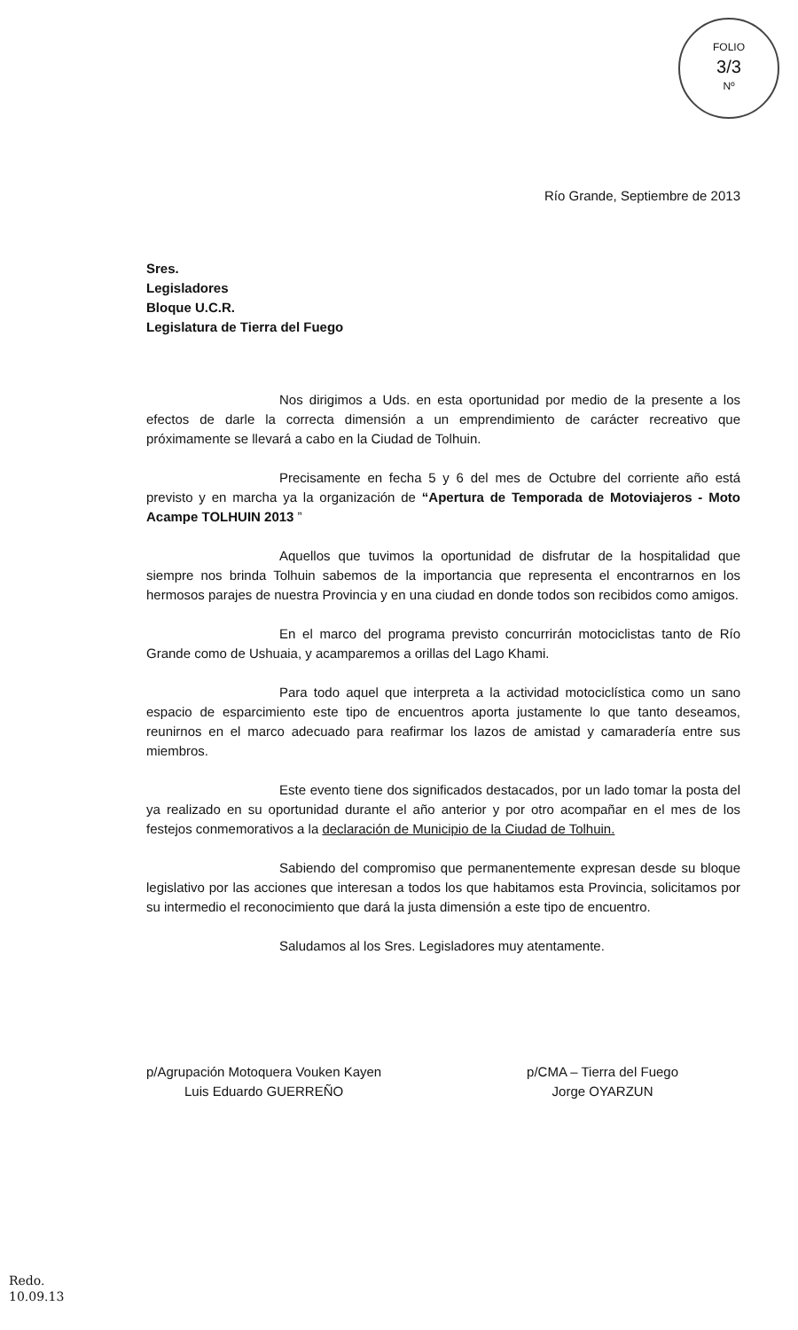FOLIO
3/3
Nº
Río Grande, Septiembre de 2013
Sres.
Legisladores
Bloque U.C.R.
Legislatura de Tierra del Fuego
Nos dirigimos a Uds. en esta oportunidad por medio de la presente a los efectos de darle la correcta dimensión a un emprendimiento de carácter recreativo que próximamente se llevará a cabo en la Ciudad de Tolhuin.
Precisamente en fecha 5 y 6 del mes de Octubre del corriente año está previsto y en marcha ya la organización de “Apertura de Temporada de Motoviajeros - Moto Acampe TOLHUIN 2013 ”
Aquellos que tuvimos la oportunidad de disfrutar de la hospitalidad que siempre nos brinda Tolhuin sabemos de la importancia que representa el encontrarnos en los hermosos parajes de nuestra Provincia y en una ciudad en donde todos son recibidos como amigos.
En el marco del programa previsto concurrirán motociclistas tanto de Río Grande como de Ushuaia, y acamparemos a orillas del Lago Khami.
Para todo aquel que interpreta a la actividad motociclística como un sano espacio de esparcimiento este tipo de encuentros aporta justamente lo que tanto deseamos, reunirnos en el marco adecuado para reafirmar los lazos de amistad y camaradería entre sus miembros.
Este evento tiene dos significados destacados, por un lado tomar la posta del ya realizado en su oportunidad durante el año anterior y por otro acompañar en el mes de los festejos conmemorativos a la declaración de Municipio de la Ciudad de Tolhuin.
Sabiendo del compromiso que permanentemente expresan desde su bloque legislativo por las acciones que interesan a todos los que habitamos esta Provincia, solicitamos por su intermedio el reconocimiento que dará la justa dimensión a este tipo de encuentro.
Saludamos al los Sres. Legisladores muy atentamente.
p/Agrupación Motoquera Vouken Kayen
Luis Eduardo GUERREÑO
p/CMA – Tierra del Fuego
Jorge OYARZUN
Redo.
10.09.13